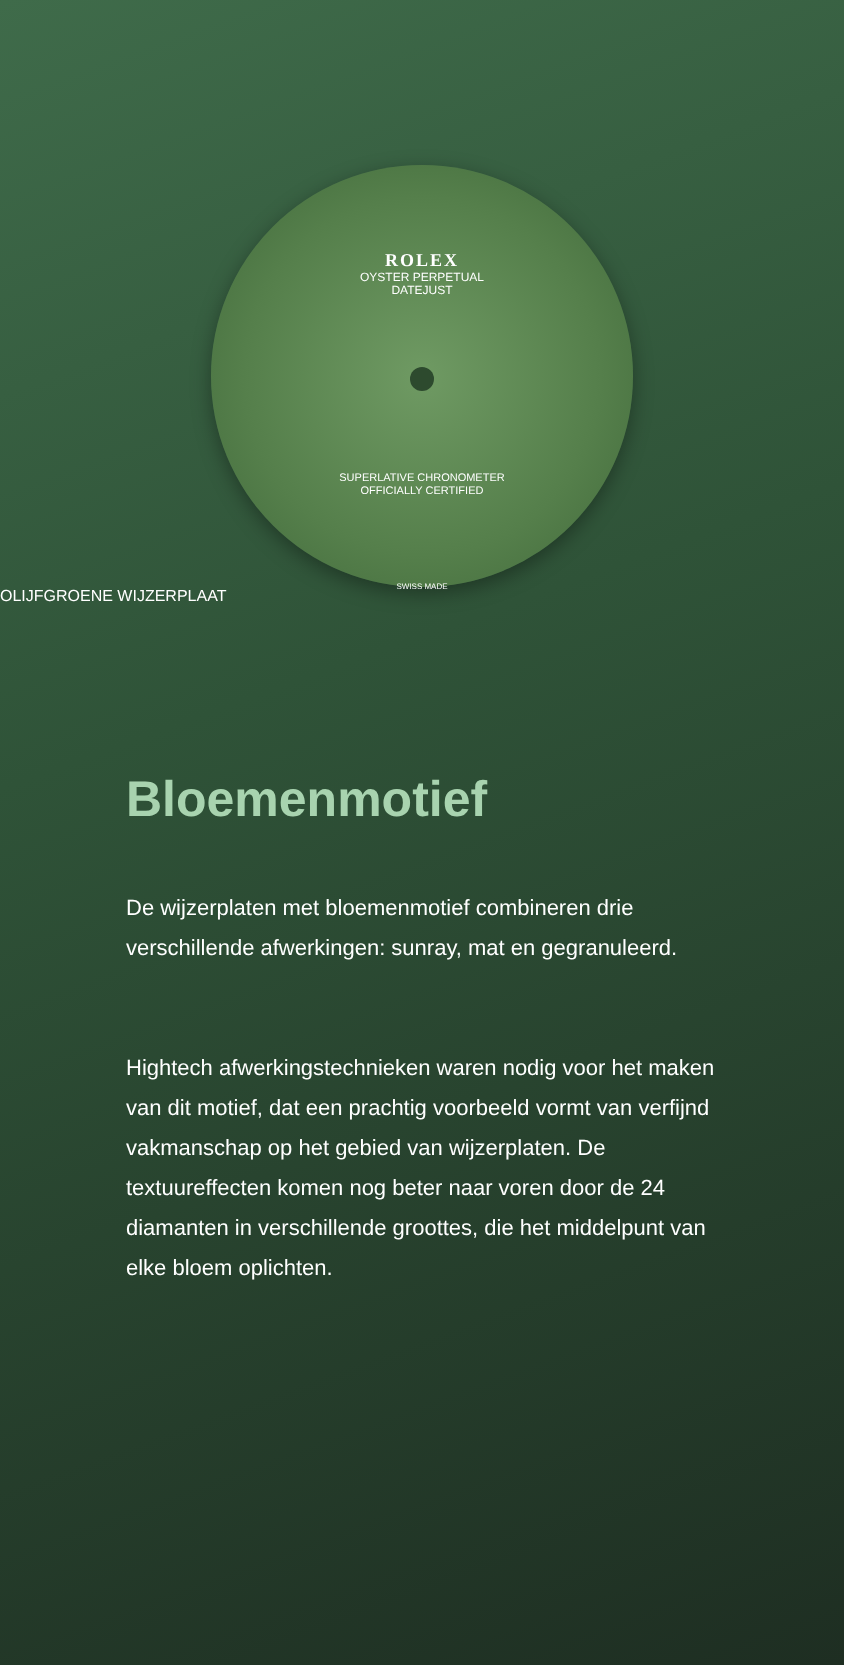ROLEX
OYSTER PERPETUAL
DATEJUST
SUPERLATIVE CHRONOMETER
OFFICIALLY CERTIFIED
SWISS MADE
OLIJFGROENE WIJZERPLAAT
Bloemenmotief
De wijzerplaten met bloemenmotief combineren drie verschillende afwerkingen: sunray, mat en gegranuleerd.
Hightech afwerkingstechnieken waren nodig voor het maken van dit motief, dat een prachtig voorbeeld vormt van verfijnd vakmanschap op het gebied van wijzerplaten. De textuureffecten komen nog beter naar voren door de 24 diamanten in verschillende groottes, die het middelpunt van elke bloem oplichten.